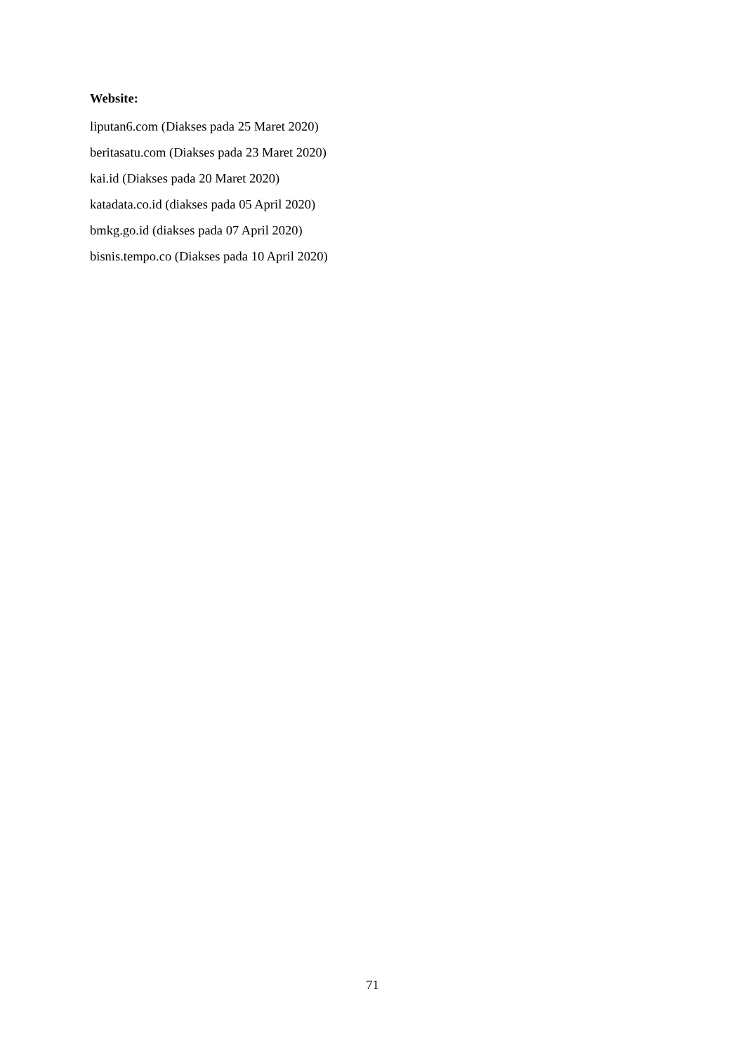Website:
liputan6.com (Diakses pada 25 Maret 2020)
beritasatu.com (Diakses pada 23 Maret 2020)
kai.id (Diakses pada 20 Maret 2020)
katadata.co.id (diakses pada 05 April 2020)
bmkg.go.id (diakses pada 07 April 2020)
bisnis.tempo.co (Diakses pada 10 April 2020)
71